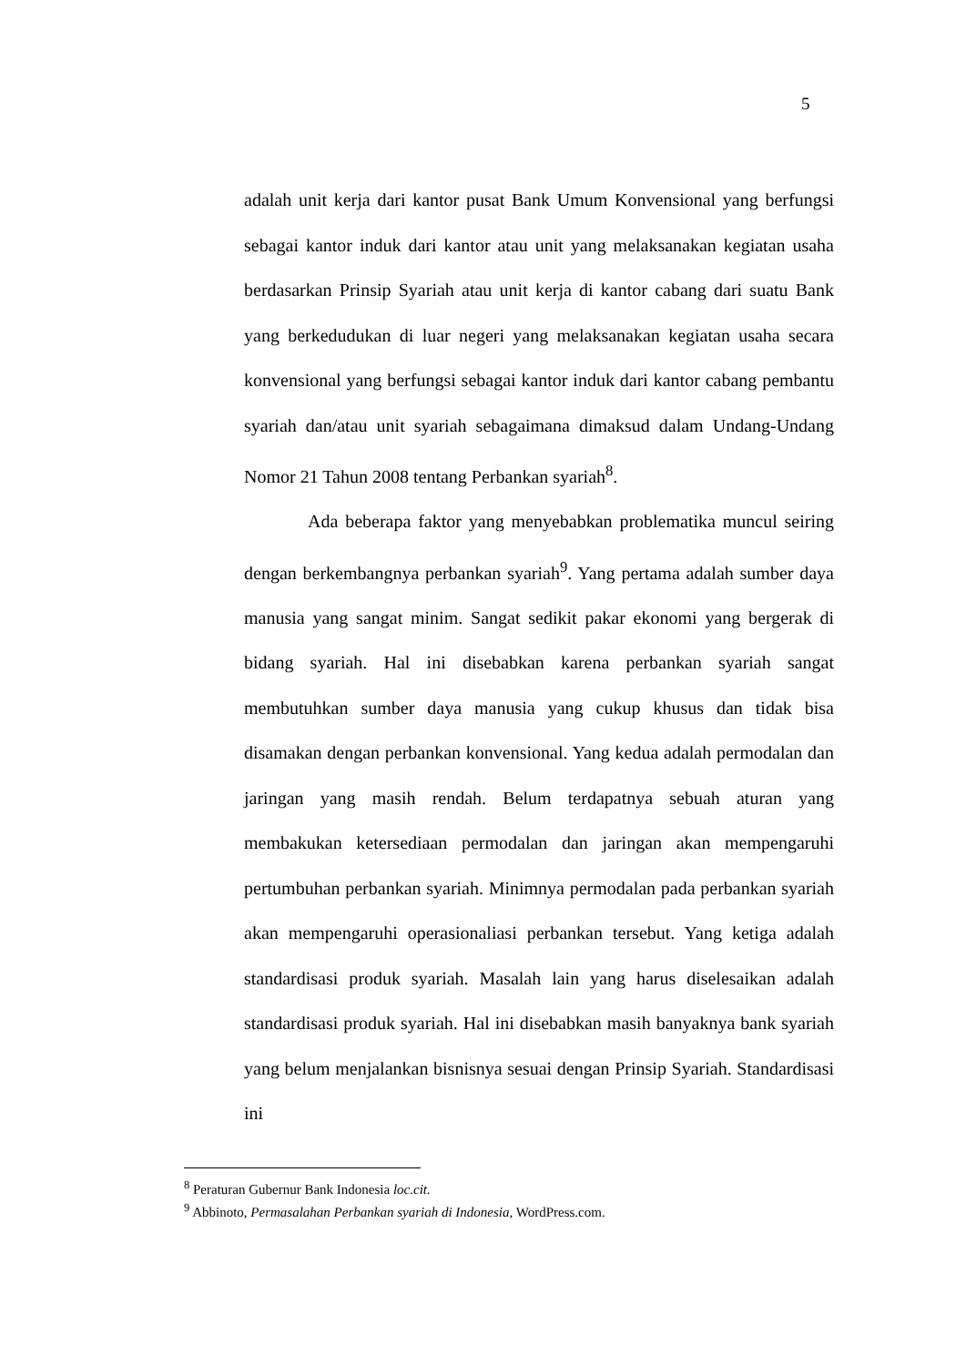5
adalah unit kerja dari kantor pusat Bank Umum Konvensional yang berfungsi sebagai kantor induk dari kantor atau unit yang melaksanakan kegiatan usaha berdasarkan Prinsip Syariah atau unit kerja di kantor cabang dari suatu Bank yang berkedudukan di luar negeri yang melaksanakan kegiatan usaha secara konvensional yang berfungsi sebagai kantor induk dari kantor cabang pembantu syariah dan/atau unit syariah sebagaimana dimaksud dalam Undang-Undang Nomor 21 Tahun 2008 tentang Perbankan syariah<sup>8</sup>.
Ada beberapa faktor yang menyebabkan problematika muncul seiring dengan berkembangnya perbankan syariah<sup>9</sup>. Yang pertama adalah sumber daya manusia yang sangat minim. Sangat sedikit pakar ekonomi yang bergerak di bidang syariah. Hal ini disebabkan karena perbankan syariah sangat membutuhkan sumber daya manusia yang cukup khusus dan tidak bisa disamakan dengan perbankan konvensional. Yang kedua adalah permodalan dan jaringan yang masih rendah. Belum terdapatnya sebuah aturan yang membakukan ketersediaan permodalan dan jaringan akan mempengaruhi pertumbuhan perbankan syariah. Minimnya permodalan pada perbankan syariah akan mempengaruhi operasionaliasi perbankan tersebut. Yang ketiga adalah standardisasi produk syariah. Masalah lain yang harus diselesaikan adalah standardisasi produk syariah. Hal ini disebabkan masih banyaknya bank syariah yang belum menjalankan bisnisnya sesuai dengan Prinsip Syariah. Standardisasi ini
<sup>8</sup> Peraturan Gubernur Bank Indonesia loc.cit.
<sup>9</sup> Abbinoto, Permasalahan Perbankan syariah di Indonesia, WordPress.com.